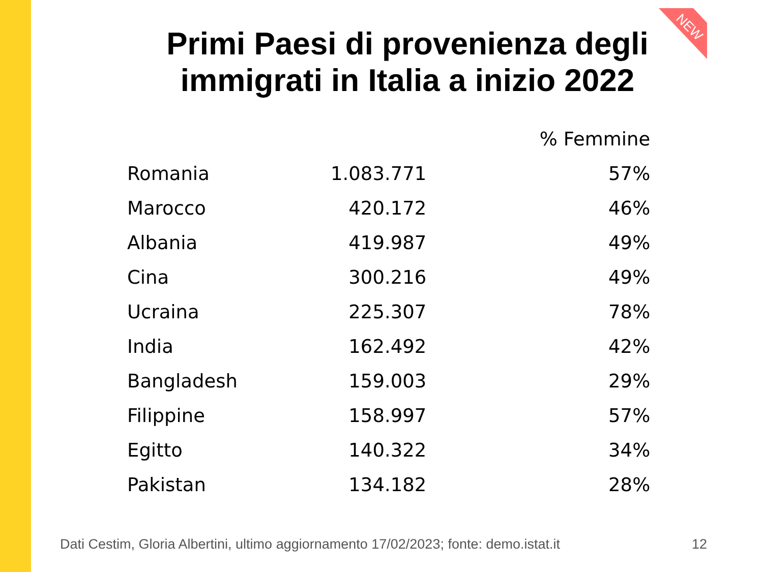NEW
Primi Paesi di provenienza degli immigrati in Italia a inizio 2022
| | | % Femmine |
| --- | --- | --- |
| Romania | 1.083.771 | 57% |
| Marocco | 420.172 | 46% |
| Albania | 419.987 | 49% |
| Cina | 300.216 | 49% |
| Ucraina | 225.307 | 78% |
| India | 162.492 | 42% |
| Bangladesh | 159.003 | 29% |
| Filippine | 158.997 | 57% |
| Egitto | 140.322 | 34% |
| Pakistan | 134.182 | 28% |
Dati Cestim, Gloria Albertini, ultimo aggiornamento 17/02/2023; fonte: demo.istat.it
12